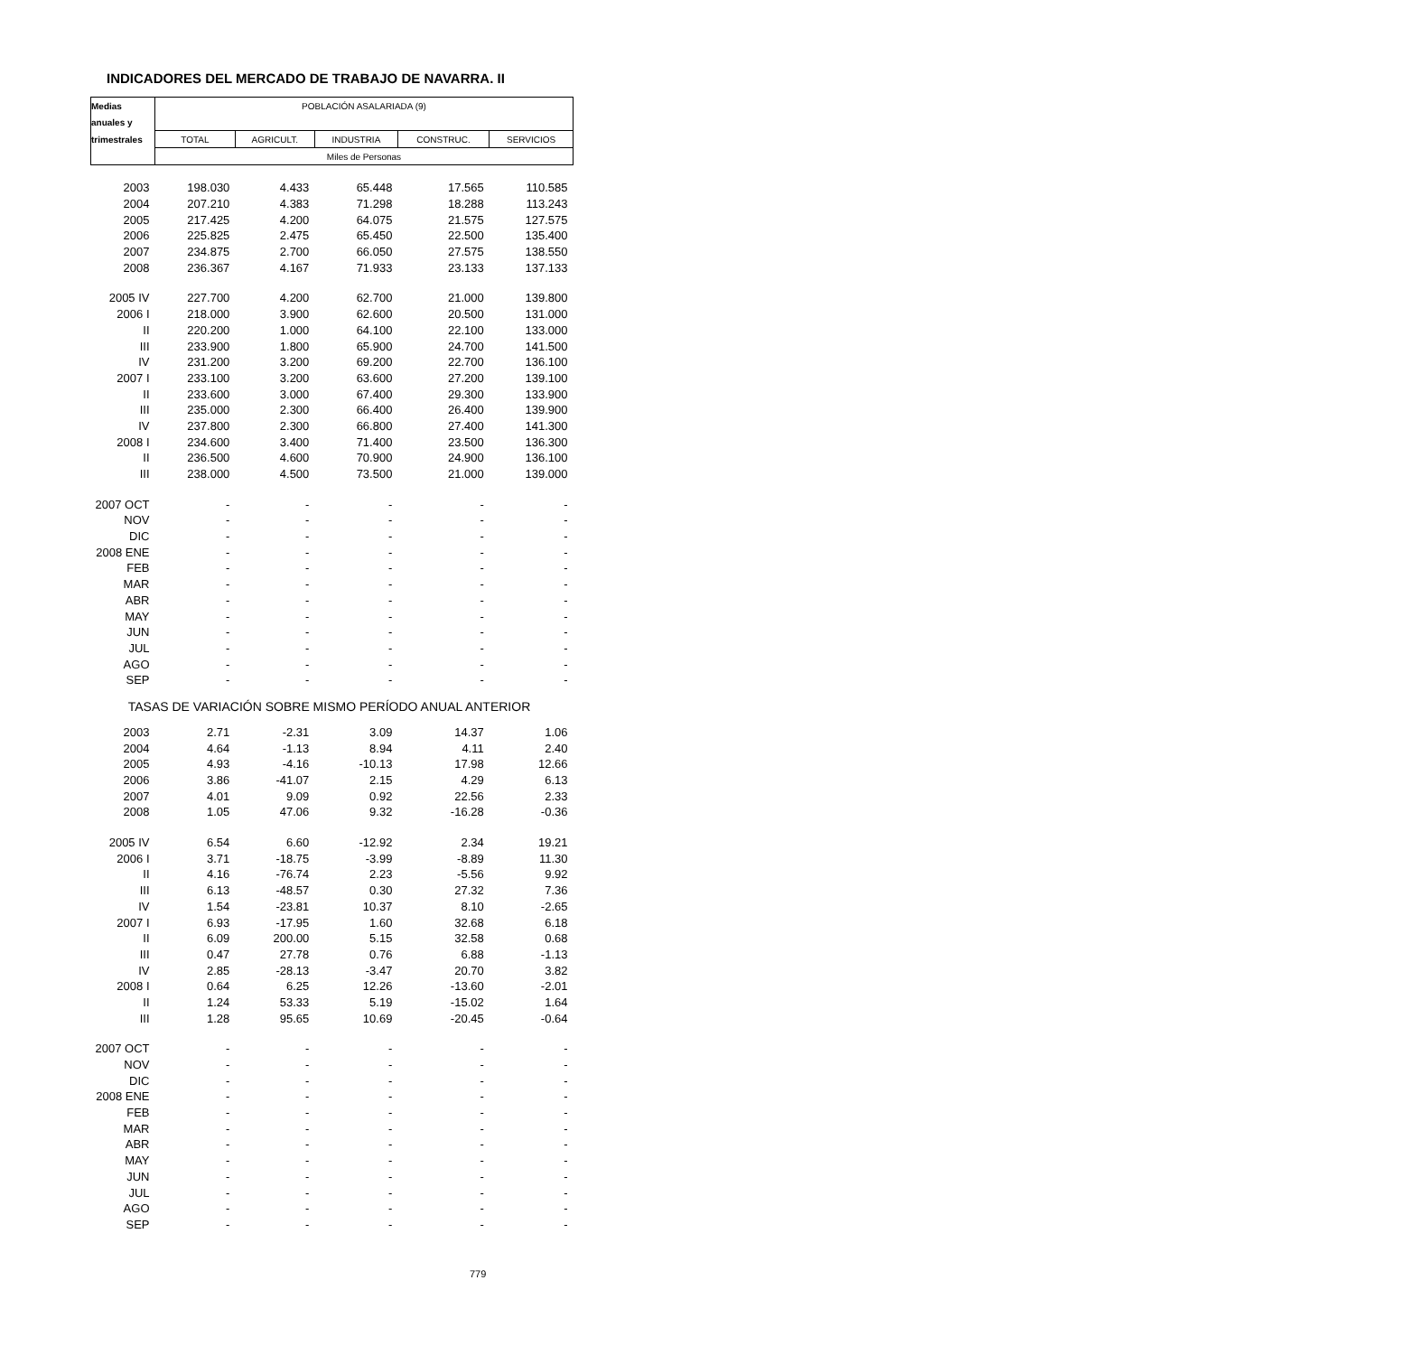INDICADORES DEL MERCADO DE TRABAJO DE NAVARRA. II
| Medias | POBLACIÓN ASALARIADA (9) | | | | |
| --- | --- | --- | --- | --- | --- |
| anuales y | | | | | |
| trimestrales | TOTAL | AGRICULT. | INDUSTRIA | CONSTRUC. | SERVICIOS |
| | Miles de Personas | | | | |
| 2003 | 198.030 | 4.433 | 65.448 | 17.565 | 110.585 |
| 2004 | 207.210 | 4.383 | 71.298 | 18.288 | 113.243 |
| 2005 | 217.425 | 4.200 | 64.075 | 21.575 | 127.575 |
| 2006 | 225.825 | 2.475 | 65.450 | 22.500 | 135.400 |
| 2007 | 234.875 | 2.700 | 66.050 | 27.575 | 138.550 |
| 2008 | 236.367 | 4.167 | 71.933 | 23.133 | 137.133 |
| 2005 IV | 227.700 | 4.200 | 62.700 | 21.000 | 139.800 |
| 2006 I | 218.000 | 3.900 | 62.600 | 20.500 | 131.000 |
| II | 220.200 | 1.000 | 64.100 | 22.100 | 133.000 |
| III | 233.900 | 1.800 | 65.900 | 24.700 | 141.500 |
| IV | 231.200 | 3.200 | 69.200 | 22.700 | 136.100 |
| 2007 I | 233.100 | 3.200 | 63.600 | 27.200 | 139.100 |
| II | 233.600 | 3.000 | 67.400 | 29.300 | 133.900 |
| III | 235.000 | 2.300 | 66.400 | 26.400 | 139.900 |
| IV | 237.800 | 2.300 | 66.800 | 27.400 | 141.300 |
| 2008 I | 234.600 | 3.400 | 71.400 | 23.500 | 136.300 |
| II | 236.500 | 4.600 | 70.900 | 24.900 | 136.100 |
| III | 238.000 | 4.500 | 73.500 | 21.000 | 139.000 |
| 2007 OCT | - | - | - | - | - |
| NOV | - | - | - | - | - |
| DIC | - | - | - | - | - |
| 2008 ENE | - | - | - | - | - |
| FEB | - | - | - | - | - |
| MAR | - | - | - | - | - |
| ABR | - | - | - | - | - |
| MAY | - | - | - | - | - |
| JUN | - | - | - | - | - |
| JUL | - | - | - | - | - |
| AGO | - | - | - | - | - |
| SEP | - | - | - | - | - |
| TASAS DE VARIACIÓN SOBRE MISMO PERÍODO ANUAL ANTERIOR | | | | | |
| 2003 | 2.71 | -2.31 | 3.09 | 14.37 | 1.06 |
| 2004 | 4.64 | -1.13 | 8.94 | 4.11 | 2.40 |
| 2005 | 4.93 | -4.16 | -10.13 | 17.98 | 12.66 |
| 2006 | 3.86 | -41.07 | 2.15 | 4.29 | 6.13 |
| 2007 | 4.01 | 9.09 | 0.92 | 22.56 | 2.33 |
| 2008 | 1.05 | 47.06 | 9.32 | -16.28 | -0.36 |
| 2005 IV | 6.54 | 6.60 | -12.92 | 2.34 | 19.21 |
| 2006 I | 3.71 | -18.75 | -3.99 | -8.89 | 11.30 |
| II | 4.16 | -76.74 | 2.23 | -5.56 | 9.92 |
| III | 6.13 | -48.57 | 0.30 | 27.32 | 7.36 |
| IV | 1.54 | -23.81 | 10.37 | 8.10 | -2.65 |
| 2007 I | 6.93 | -17.95 | 1.60 | 32.68 | 6.18 |
| II | 6.09 | 200.00 | 5.15 | 32.58 | 0.68 |
| III | 0.47 | 27.78 | 0.76 | 6.88 | -1.13 |
| IV | 2.85 | -28.13 | -3.47 | 20.70 | 3.82 |
| 2008 I | 0.64 | 6.25 | 12.26 | -13.60 | -2.01 |
| II | 1.24 | 53.33 | 5.19 | -15.02 | 1.64 |
| III | 1.28 | 95.65 | 10.69 | -20.45 | -0.64 |
| 2007 OCT | - | - | - | - | - |
| NOV | - | - | - | - | - |
| DIC | - | - | - | - | - |
| 2008 ENE | - | - | - | - | - |
| FEB | - | - | - | - | - |
| MAR | - | - | - | - | - |
| ABR | - | - | - | - | - |
| MAY | - | - | - | - | - |
| JUN | - | - | - | - | - |
| JUL | - | - | - | - | - |
| AGO | - | - | - | - | - |
| SEP | - | - | - | - | - |
779